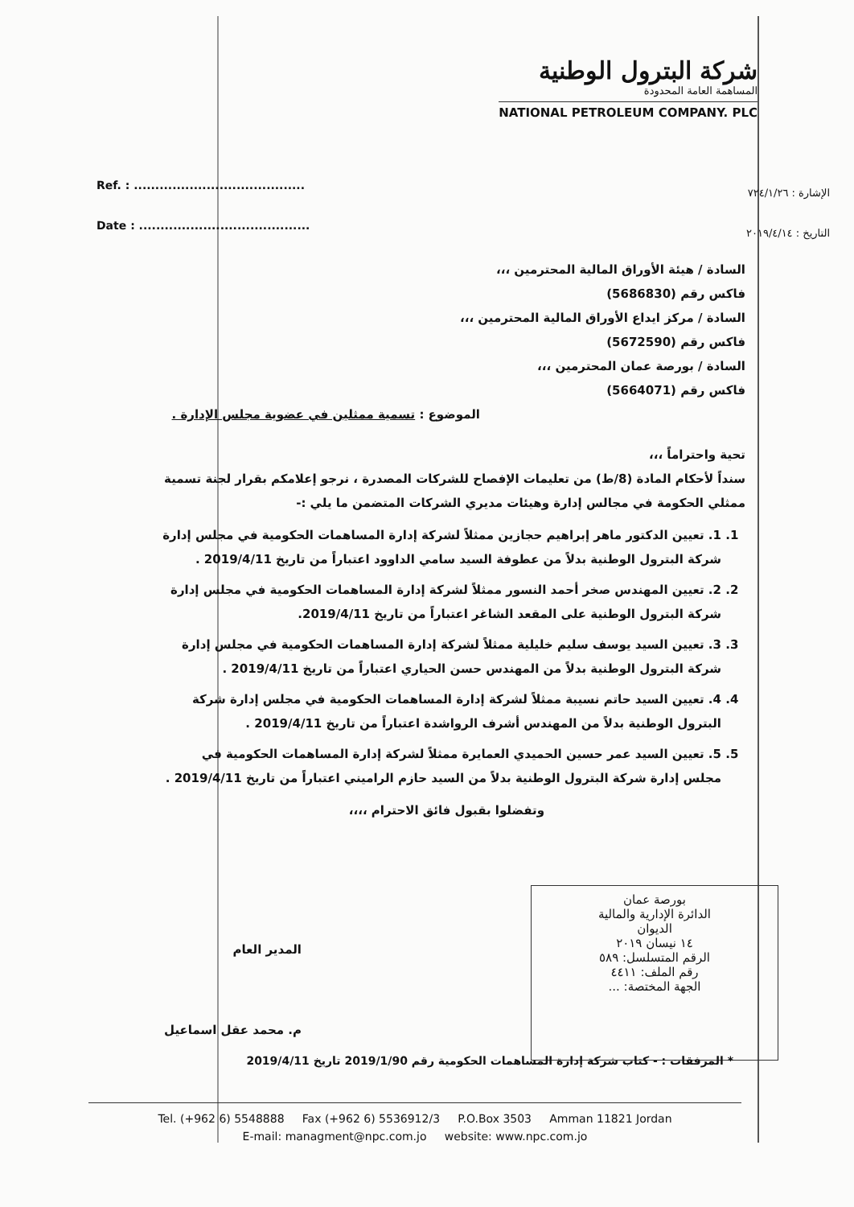شركة البترول الوطنية
المساهمة العامة المحدودة
NATIONAL PETROLEUM COMPANY. PLC
Ref. : ........................................
Date : ........................................
الإشارة : ٧٢٤/١/٢٦
التاريخ : ٢٠١٩/٤/١٤
السادة / هيئة الأوراق المالية المحترمين ،،،
فاكس رقم (5686830)
السادة / مركز ايداع الأوراق المالية المحترمين ،،،
فاكس رقم (5672590)
السادة / بورصة عمان المحترمين ،،،
فاكس رقم (5664071)
الموضوع : تسمية ممثلين في عضوية مجلس الإدارة .
تحية واحتراماً ،،،
سنداً لأحكام المادة (8/ط) من تعليمات الإفصاح للشركات المصدرة ، نرجو إعلامكم بقرار لجنة تسمية ممثلي الحكومة في مجالس إدارة وهيئات مديري الشركات المتضمن ما يلي :-
1. 1. تعيين الدكتور ماهر إبراهيم حجازين ممثلاً لشركة إدارة المساهمات الحكومية في مجلس إدارة شركة البترول الوطنية بدلاً من عطوفة السيد سامي الداوود اعتباراً من تاريخ 2019/4/11 .
2. 2. تعيين المهندس صخر أحمد النسور ممثلاً لشركة إدارة المساهمات الحكومية في مجلس إدارة شركة البترول الوطنية على المقعد الشاغر اعتباراً من تاريخ 2019/4/11.
3. 3. تعيين السيد يوسف سليم خليلية ممثلاً لشركة إدارة المساهمات الحكومية في مجلس إدارة شركة البترول الوطنية بدلاً من المهندس حسن الحياري اعتباراً من تاريخ 2019/4/11 .
4. 4. تعيين السيد حاتم نسيبة ممثلاً لشركة إدارة المساهمات الحكومية في مجلس إدارة شركة البترول الوطنية بدلاً من المهندس أشرف الرواشدة اعتباراً من تاريخ 2019/4/11 .
5. 5. تعيين السيد عمر حسين الحميدي العمايرة ممثلاً لشركة إدارة المساهمات الحكومية في مجلس إدارة شركة البترول الوطنية بدلاً من السيد حازم الراميني اعتباراً من تاريخ 2019/4/11 .
وتفضلوا بقبول فائق الاحترام ،،،،
بورصة عمان
الدائرة الإدارية والمالية
الديوان
١٤ نيسان ٢٠١٩
الرقم المتسلسل: ٥٨٩
رقم الملف: ٤٤١١
الجهة المختصة: ...
المدير العام
م. محمد عقل اسماعيل
* المرفقات : - كتاب شركة إدارة المساهمات الحكومية رقم 2019/1/90 تاريخ 2019/4/11
Tel. (+962 6) 5548888 Fax (+962 6) 5536912/3 P.O.Box 3503 Amman 11821 Jordan
E-mail: managment@npc.com.jo website: www.npc.com.jo